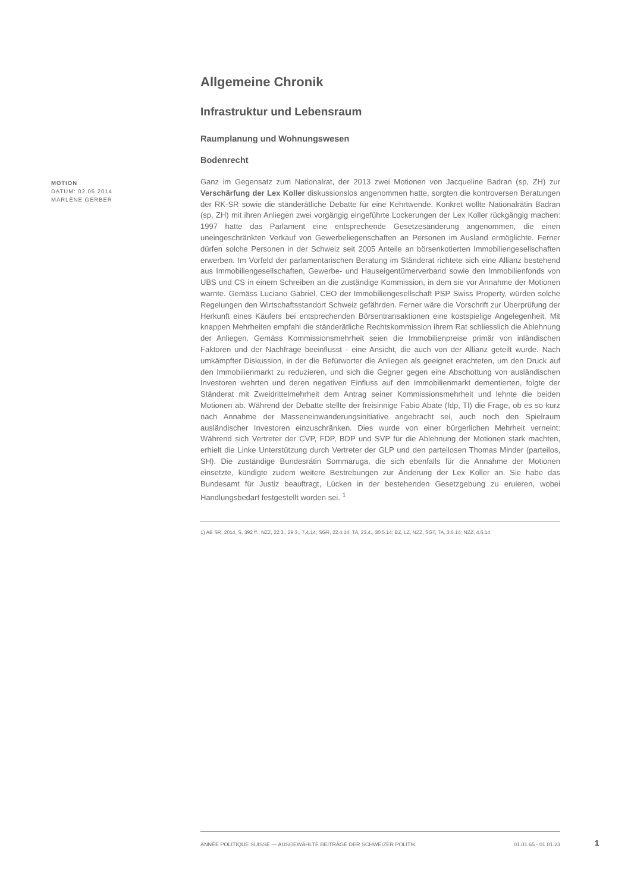Allgemeine Chronik
Infrastruktur und Lebensraum
Raumplanung und Wohnungswesen
Bodenrecht
MOTION
DATUM: 02.06.2014
MARLÈNE GERBER
Ganz im Gegensatz zum Nationalrat, der 2013 zwei Motionen von Jacqueline Badran (sp, ZH) zur Verschärfung der Lex Koller diskussionslos angenommen hatte, sorgten die kontroversen Beratungen der RK-SR sowie die ständerätliche Debatte für eine Kehrtwende. Konkret wollte Nationalrätin Badran (sp, ZH) mit ihren Anliegen zwei vorgängig eingeführte Lockerungen der Lex Koller rückgängig machen: 1997 hatte das Parlament eine entsprechende Gesetzesänderung angenommen, die einen uneingeschränkten Verkauf von Gewerbeliegenschaften an Personen im Ausland ermöglichte. Ferner dürfen solche Personen in der Schweiz seit 2005 Anteile an börsenkotierten Immobiliengesellschaften erwerben. Im Vorfeld der parlamentarischen Beratung im Ständerat richtete sich eine Allianz bestehend aus Immobiliengesellschaften, Gewerbe- und Hauseigentümerverband sowie den Immobilienfonds von UBS und CS in einem Schreiben an die zuständige Kommission, in dem sie vor Annahme der Motionen warnte. Gemäss Luciano Gabriel, CEO der Immobiliengesellschaft PSP Swiss Property, würden solche Regelungen den Wirtschaftsstandort Schweiz gefährden. Ferner wäre die Vorschrift zur Überprüfung der Herkunft eines Käufers bei entsprechenden Börsentransaktionen eine kostspielige Angelegenheit. Mit knappen Mehrheiten empfahl die ständerätliche Rechtskommission ihrem Rat schliesslich die Ablehnung der Anliegen. Gemäss Kommissionsmehrheit seien die Immobilienpreise primär von inländischen Faktoren und der Nachfrage beeinflusst - eine Ansicht, die auch von der Allianz geteilt wurde. Nach umkämpfter Diskussion, in der die Befürworter die Anliegen als geeignet erachteten, um den Druck auf den Immobilienmarkt zu reduzieren, und sich die Gegner gegen eine Abschottung von ausländischen Investoren wehrten und deren negativen Einfluss auf den Immobilienmarkt dementierten, folgte der Ständerat mit Zweidrittelmehrheit dem Antrag seiner Kommissionsmehrheit und lehnte die beiden Motionen ab. Während der Debatte stellte der freisinnige Fabio Abate (fdp, TI) die Frage, ob es so kurz nach Annahme der Masseneinwanderungsinitiative angebracht sei, auch noch den Spielraum ausländischer Investoren einzuschränken. Dies wurde von einer bürgerlichen Mehrheit verneint: Während sich Vertreter der CVP, FDP, BDP und SVP für die Ablehnung der Motionen stark machten, erhielt die Linke Unterstützung durch Vertreter der GLP und den parteilosen Thomas Minder (parteilos, SH). Die zuständige Bundesrätin Sommaruga, die sich ebenfalls für die Annahme der Motionen einsetzte, kündigte zudem weitere Bestrebungen zur Änderung der Lex Koller an. Sie habe das Bundesamt für Justiz beauftragt, Lücken in der bestehenden Gesetzgebung zu eruieren, wobei Handlungsbedarf festgestellt worden sei. <sup>1</sup>
1) AB SR, 2014, S. 392 ff.; NZZ, 22.3., 29.3., 7.4.14; SGR, 22.4.14; TA, 23.4., 30.5.14; BZ, LZ, NZZ, SGT, TA, 3.6.14; NZZ, 4.6.14
ANNÉE POLITIQUE SUISSE — AUSGEWÄHLTE BEITRÄGE DER SCHWEIZER POLITIK 01.01.65 - 01.01.23
1